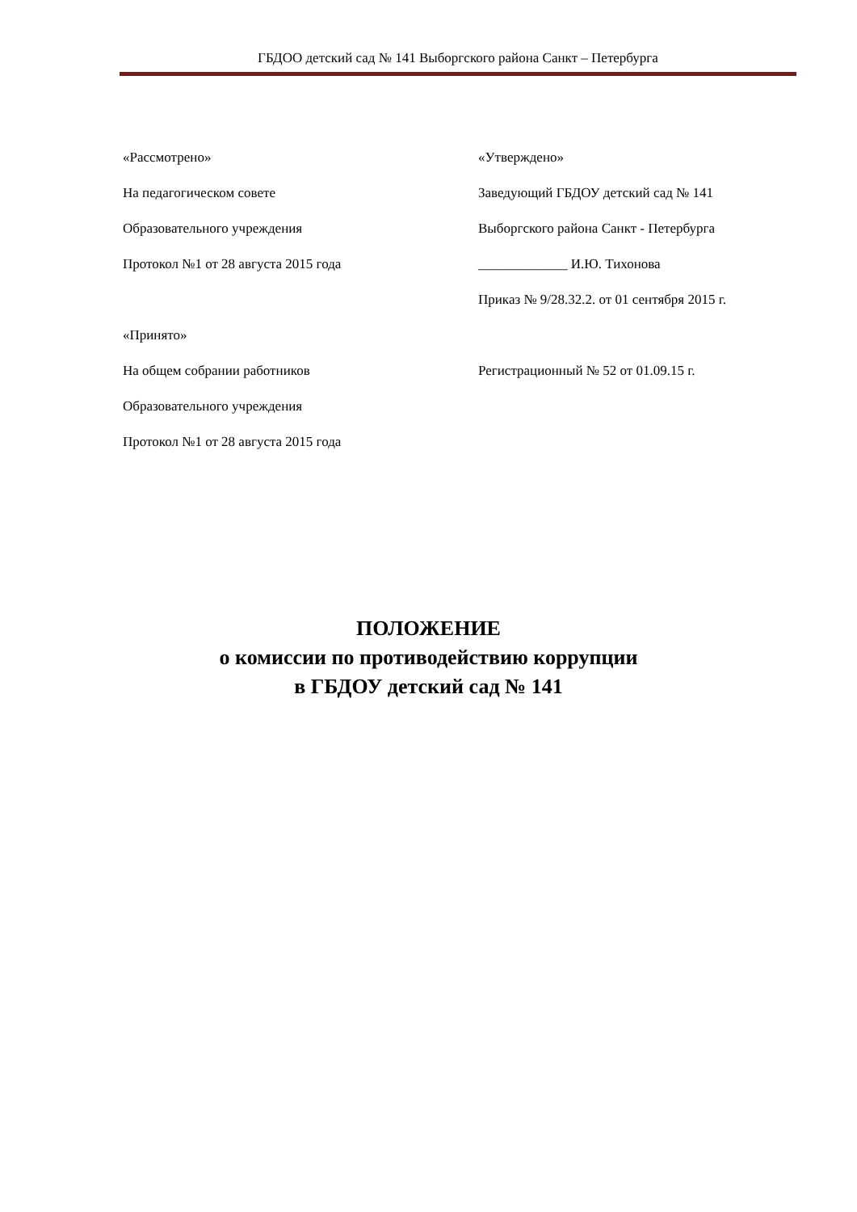ГБДОО детский сад № 141 Выборгского района Санкт – Петербурга
«Рассмотрено»
На педагогическом совете
Образовательного учреждения
Протокол №1 от 28 августа 2015 года
«Принято»
На общем собрании работников
Образовательного учреждения
Протокол №1 от 28 августа 2015 года
«Утверждено»
Заведующий ГБДОУ детский сад № 141
Выборгского района Санкт - Петербурга
_____________ И.Ю. Тихонова
Приказ № 9/28.32.2. от 01 сентября 2015 г.
Регистрационный № 52 от 01.09.15 г.
ПОЛОЖЕНИЕ
о комиссии по противодействию коррупции
в ГБДОУ детский сад № 141